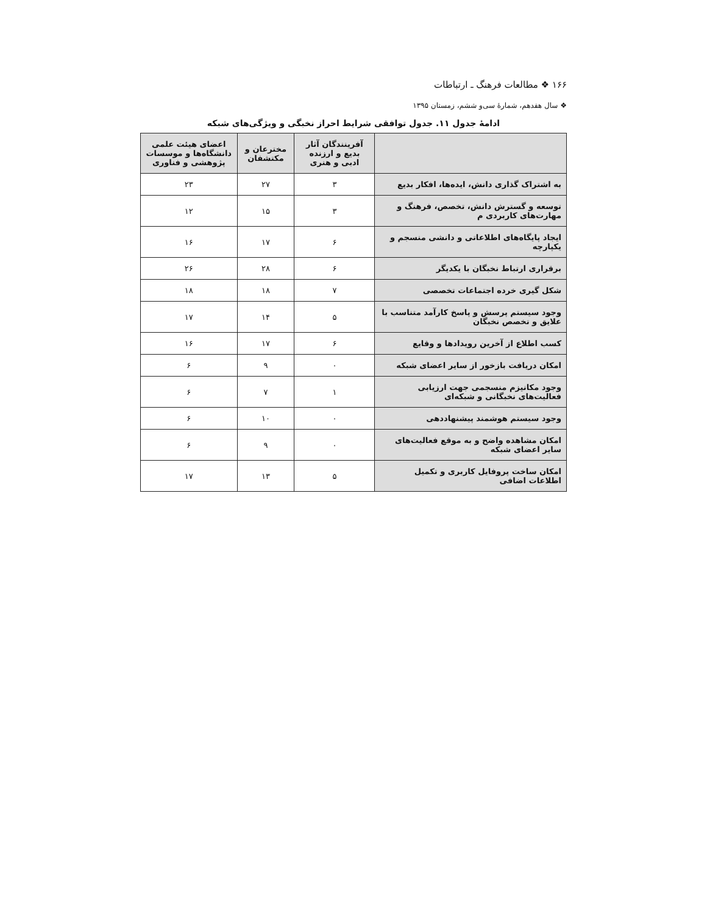۱۶۶ ❖ مطالعات فرهنگ ـ ارتباطات
❖ سال هفدهم، شمارهٔ سی‌و ششم، زمستان ۱۳۹۵
ادامهٔ جدول ۱۱. جدول توافقی شرایط احراز نخبگی و ویژگی‌های شبکه
| | آفرینندگان آثار بدیع و ارزنده ادبی و هنری | مخترعان و مکتشفان | اعضای هیئت علمی دانشگاه‌ها و موسسات پژوهشی و فناوری |
| --- | --- | --- | --- |
| به اشتراک گذاری دانش، ایده‌ها، افکار بدیع | ۳ | ۲۷ | ۲۳ |
| توسعه و گسترش دانش، تخصص، فرهنگ و مهارت‌های کاربردی م | ۳ | ۱۵ | ۱۲ |
| ایجاد پایگاه‌های اطلاعاتی و دانشی منسجم و یکپارچه | ۶ | ۱۷ | ۱۶ |
| برقراری ارتباط نخبگان با یکدیگر | ۶ | ۲۸ | ۲۶ |
| شکل گیری خرده اجتماعات تخصصی | ۷ | ۱۸ | ۱۸ |
| وجود سیستم پرسش و پاسخ کارآمد متناسب با علایق و تخصص نخبگان | ۵ | ۱۴ | ۱۷ |
| کسب اطلاع از آخرین رویدادها و وقایع | ۶ | ۱۷ | ۱۶ |
| امکان دریافت بازخور از سایر اعضای شبکه | ۰ | ۹ | ۶ |
| وجود مکانیزم منسجمی جهت ارزیابی فعالیت‌های نخبگانی و شبکه‌ای | ۱ | ۷ | ۶ |
| وجود سیستم هوشمند پیشنهاددهی | ۰ | ۱۰ | ۶ |
| امکان مشاهده واضح و به موقع فعالیت‌های سایر اعضای شبکه | ۰ | ۹ | ۶ |
| امکان ساخت پروفایل کاربری و تکمیل اطلاعات اضافی | ۵ | ۱۳ | ۱۷ |